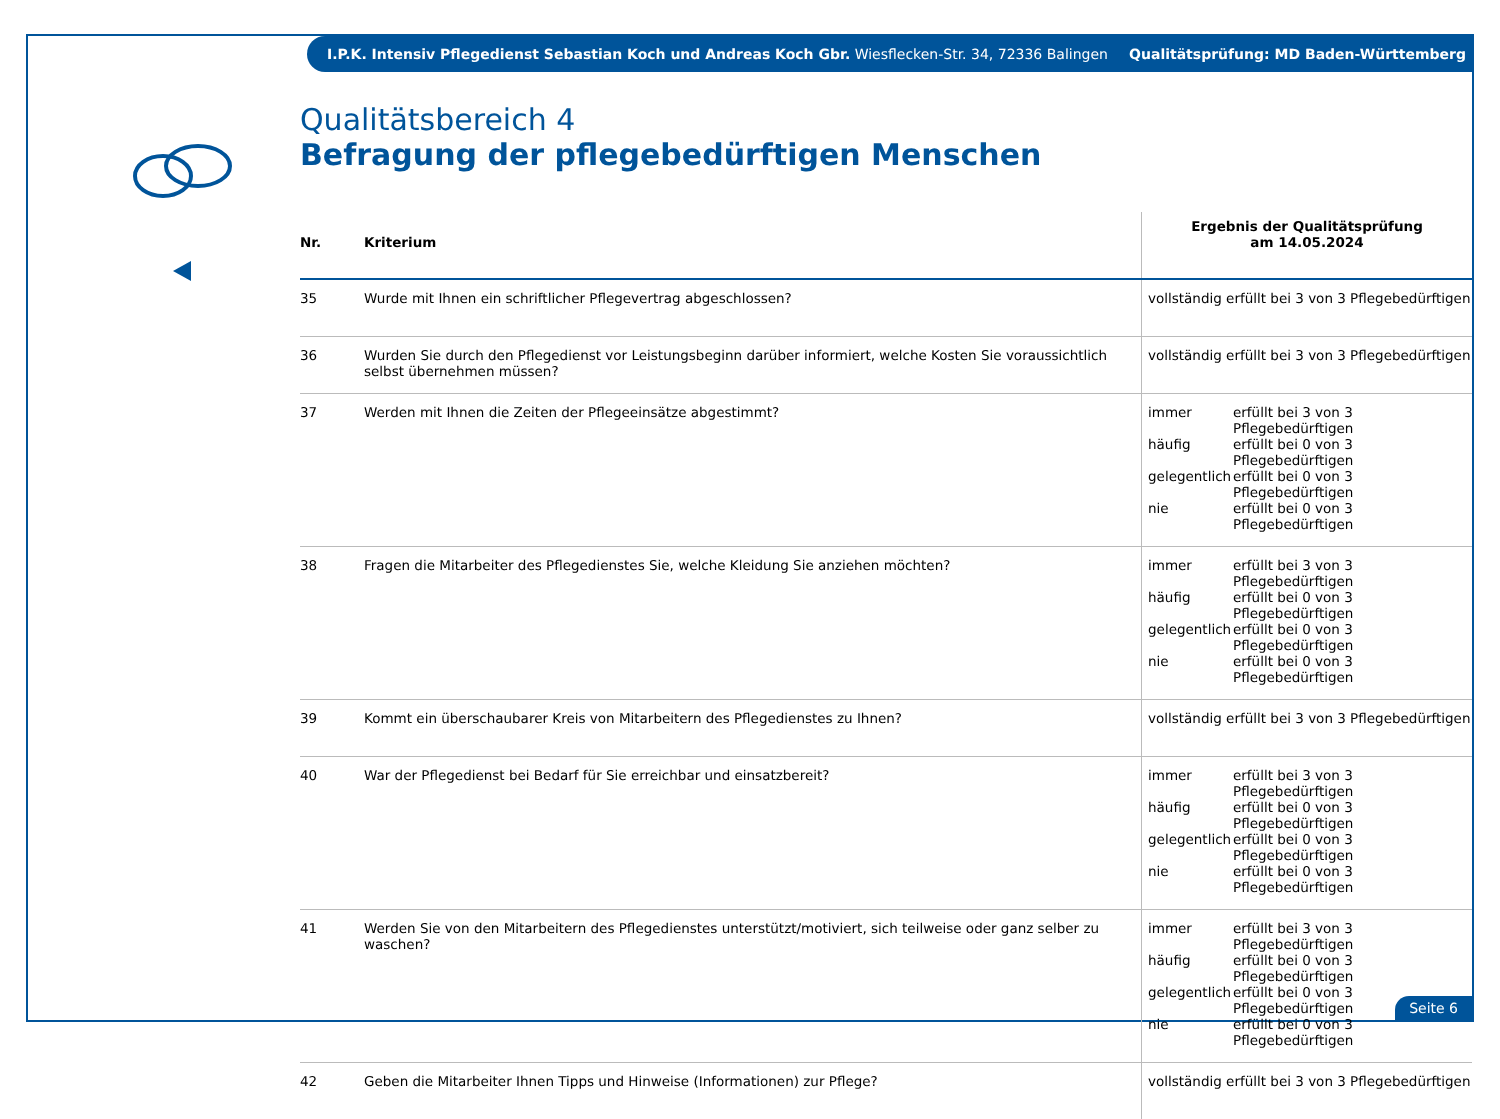I.P.K. Intensiv Pflegedienst Sebastian Koch und Andreas Koch Gbr. Wiesflecken-Str. 34, 72336 Balingen Qualitätsprüfung: MD Baden-Württemberg
Qualitätsbereich 4
Befragung der pflegebedürftigen Menschen
| Nr. | Kriterium | Ergebnis der Qualitätsprüfung am 14.05.2024 |
| --- | --- | --- |
| 35 | Wurde mit Ihnen ein schriftlicher Pflegevertrag abgeschlossen? | vollständig erfüllt bei 3 von 3 Pflegebedürftigen |
| 36 | Wurden Sie durch den Pflegedienst vor Leistungsbeginn darüber informiert, welche Kosten Sie voraussichtlich selbst übernehmen müssen? | vollständig erfüllt bei 3 von 3 Pflegebedürftigen |
| 37 | Werden mit Ihnen die Zeiten der Pflegeeinsätze abgestimmt? | immer erfüllt bei 3 von 3 Pflegebedürftigen häufig erfüllt bei 0 von 3 Pflegebedürftigen gelegentlich erfüllt bei 0 von 3 Pflegebedürftigen nie erfüllt bei 0 von 3 Pflegebedürftigen |
| 38 | Fragen die Mitarbeiter des Pflegedienstes Sie, welche Kleidung Sie anziehen möchten? | immer erfüllt bei 3 von 3 Pflegebedürftigen häufig erfüllt bei 0 von 3 Pflegebedürftigen gelegentlich erfüllt bei 0 von 3 Pflegebedürftigen nie erfüllt bei 0 von 3 Pflegebedürftigen |
| 39 | Kommt ein überschaubarer Kreis von Mitarbeitern des Pflegedienstes zu Ihnen? | vollständig erfüllt bei 3 von 3 Pflegebedürftigen |
| 40 | War der Pflegedienst bei Bedarf für Sie erreichbar und einsatzbereit? | immer erfüllt bei 3 von 3 Pflegebedürftigen häufig erfüllt bei 0 von 3 Pflegebedürftigen gelegentlich erfüllt bei 0 von 3 Pflegebedürftigen nie erfüllt bei 0 von 3 Pflegebedürftigen |
| 41 | Werden Sie von den Mitarbeitern des Pflegedienstes unterstützt/motiviert, sich teilweise oder ganz selber zu waschen? | immer erfüllt bei 3 von 3 Pflegebedürftigen häufig erfüllt bei 0 von 3 Pflegebedürftigen gelegentlich erfüllt bei 0 von 3 Pflegebedürftigen nie erfüllt bei 0 von 3 Pflegebedürftigen |
| 42 | Geben die Mitarbeiter Ihnen Tipps und Hinweise (Informationen) zur Pflege? | vollständig erfüllt bei 3 von 3 Pflegebedürftigen |
Seite 6